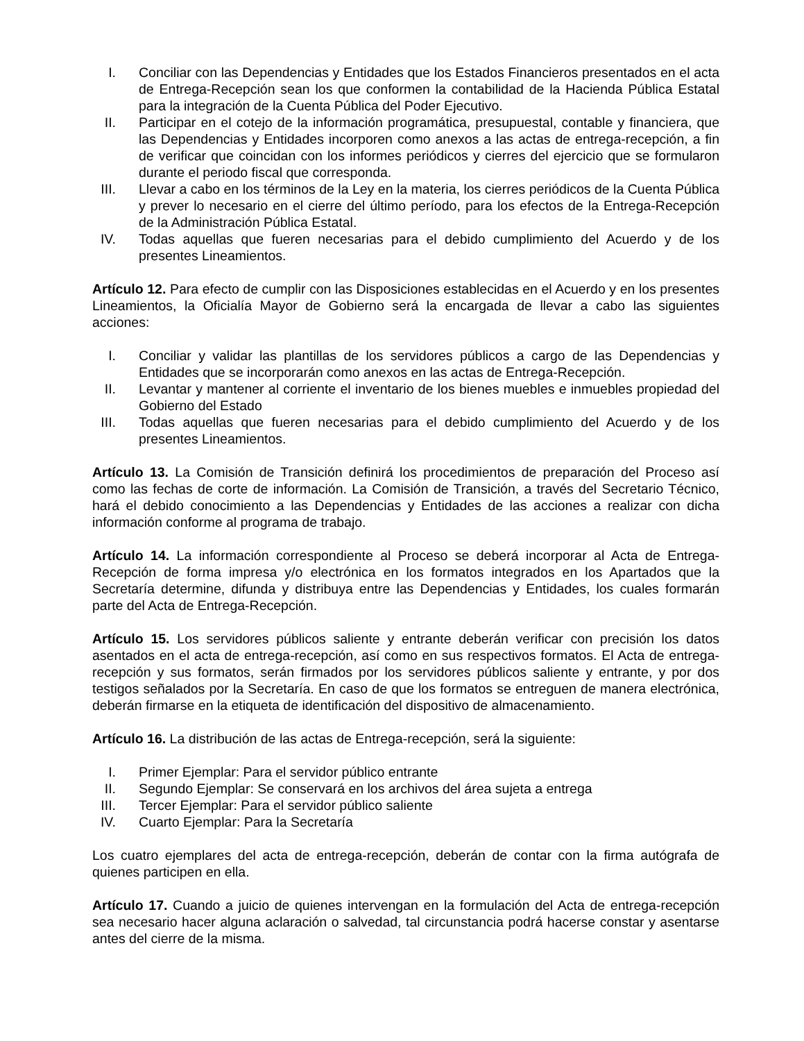I. Conciliar con las Dependencias y Entidades que los Estados Financieros presentados en el acta de Entrega-Recepción sean los que conformen la contabilidad de la Hacienda Pública Estatal para la integración de la Cuenta Pública del Poder Ejecutivo.
II. Participar en el cotejo de la información programática, presupuestal, contable y financiera, que las Dependencias y Entidades incorporen como anexos a las actas de entrega-recepción, a fin de verificar que coincidan con los informes periódicos y cierres del ejercicio que se formularon durante el periodo fiscal que corresponda.
III. Llevar a cabo en los términos de la Ley en la materia, los cierres periódicos de la Cuenta Pública y prever lo necesario en el cierre del último período, para los efectos de la Entrega-Recepción de la Administración Pública Estatal.
IV. Todas aquellas que fueren necesarias para el debido cumplimiento del Acuerdo y de los presentes Lineamientos.
Artículo 12. Para efecto de cumplir con las Disposiciones establecidas en el Acuerdo y en los presentes Lineamientos, la Oficialía Mayor de Gobierno será la encargada de llevar a cabo las siguientes acciones:
I. Conciliar y validar las plantillas de los servidores públicos a cargo de las Dependencias y Entidades que se incorporarán como anexos en las actas de Entrega-Recepción.
II. Levantar y mantener al corriente el inventario de los bienes muebles e inmuebles propiedad del Gobierno del Estado
III. Todas aquellas que fueren necesarias para el debido cumplimiento del Acuerdo y de los presentes Lineamientos.
Artículo 13. La Comisión de Transición definirá los procedimientos de preparación del Proceso así como las fechas de corte de información. La Comisión de Transición, a través del Secretario Técnico, hará el debido conocimiento a las Dependencias y Entidades de las acciones a realizar con dicha información conforme al programa de trabajo.
Artículo 14. La información correspondiente al Proceso se deberá incorporar al Acta de Entrega-Recepción de forma impresa y/o electrónica en los formatos integrados en los Apartados que la Secretaría determine, difunda y distribuya entre las Dependencias y Entidades, los cuales formarán parte del Acta de Entrega-Recepción.
Artículo 15. Los servidores públicos saliente y entrante deberán verificar con precisión los datos asentados en el acta de entrega-recepción, así como en sus respectivos formatos. El Acta de entrega-recepción y sus formatos, serán firmados por los servidores públicos saliente y entrante, y por dos testigos señalados por la Secretaría. En caso de que los formatos se entreguen de manera electrónica, deberán firmarse en la etiqueta de identificación del dispositivo de almacenamiento.
Artículo 16. La distribución de las actas de Entrega-recepción, será la siguiente:
I. Primer Ejemplar: Para el servidor público entrante
II. Segundo Ejemplar: Se conservará en los archivos del área sujeta a entrega
III. Tercer Ejemplar: Para el servidor público saliente
IV. Cuarto Ejemplar: Para la Secretaría
Los cuatro ejemplares del acta de entrega-recepción, deberán de contar con la firma autógrafa de quienes participen en ella.
Artículo 17. Cuando a juicio de quienes intervengan en la formulación del Acta de entrega-recepción sea necesario hacer alguna aclaración o salvedad, tal circunstancia podrá hacerse constar y asentarse antes del cierre de la misma.